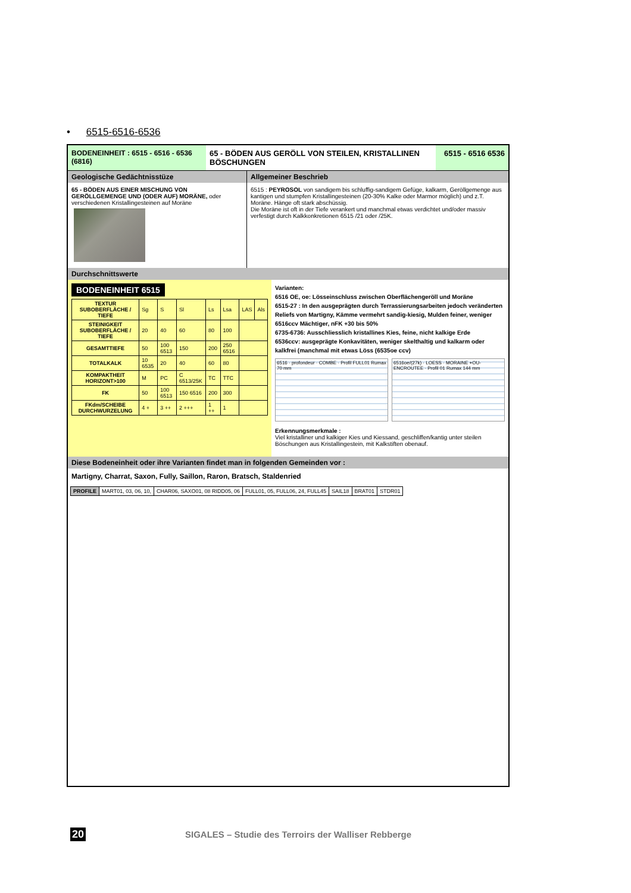• 6515-6516-6536
BODENEINHEIT : 6515 - 6516 - 6536 (6816)
65 - BÖDEN AUS GERÖLL VON STEILEN, KRISTALLINEN BÖSCHUNGEN
6515 - 6516 6536
Geologische Gedächtnisstüze
65 - BÖDEN AUS EINER MISCHUNG VON GERÖLLGEMENGE UND (ODER AUF) MORÄNE, oder verschiedenen Kristallingesteinen auf Moräne
Allgemeiner Beschrieb
6515 : PEYROSOL von sandigem bis schluffig-sandigem Gefüge, kalkarm, Geröllgemenge aus kantigen und stumpfen Kristallingesteinen (20-30% Kalke oder Marmor möglich) und z.T. Moräne. Hänge oft stark abschüssig.
Die Moräne ist oft in der Tiefe verankert und manchmal etwas verdichtet und/oder massiv verfestigt durch Kalkkonkretionen 6515 /21 oder /25K.
Durchschnittswerte
BODENEINHEIT 6515
| TEXTUR SUBOBERFLÄCHE / TIEFE | Sg | S | Sl | Ls | Lsa | LAS | Als |
| STEINIGKEIT SUBOBERFLÄCHE / TIEFE | 20 | 40 | 60 | 80 | 100 | | |
| GESAMTTIEFE | 50 | 100 6513 | 150 | 200 | 250 6516 | | |
| TOTALKALK | 10 6535 | 20 | 40 | 60 | 80 | | |
| KOMPAKTHEIT HORIZONT>100 | M | PC | C 6513/25K | TC | TTC | | |
| FK | 50 | 100 6513 | 150 6516 | 200 | 300 | | |
| FKdm/SCHEIBE DURCHWURZELUNG | 4 + | 3 ++ | 2 +++ | 1 ++ | 1 | | |
Varianten:
6516 OE, oe: Lösseinschluss zwischen Oberflächengeröll und Moräne
6515-27 : In den ausgeprägten durch Terrassierungsarbeiten jedoch veränderten Reliefs von Martigny, Kämme vermehrt sandig-kiesig, Mulden feiner, weniger
6516ccv Mächtiger, nFK +30 bis 50%
6735-6736: Ausschliesslich kristallines Kies, feine, nicht kalkige Erde
6536ccv: ausgeprägte Konkavitäten, weniger skelthaltig und kalkarm oder kalkfrei (manchmal mit etwas Löss (6535oe ccv)
6516 · profondeur · COMBE · Profil FULL01 Rumax 70 mm
6516oe/(27k) · LOESS · MORAINE +OU- ENCROUTEE · Profil 01 Rumax 144 mm
Erkennungsmerkmale :
Viel kristalliner und kalkiger Kies und Kiessand, geschliffen/kantig unter steilen Böschungen aus Kristallingestein, mit Kalkstiften obenauf.
Diese Bodeneinheit oder ihre Varianten findet man in folgenden Gemeinden vor :
Martigny, Charrat, Saxon, Fully, Saillon, Raron, Bratsch, Staldenried
| PROFILE | MART01, 03, 06, 10, | CHAR06, SAXO01, 08 RIDD05, 06 | FULL01, 05, FULL06, 24, FULL45 | SAIL18 | BRAT01 | STDR01 |
20 SIGALES – Studie des Terroirs der Walliser Rebberge